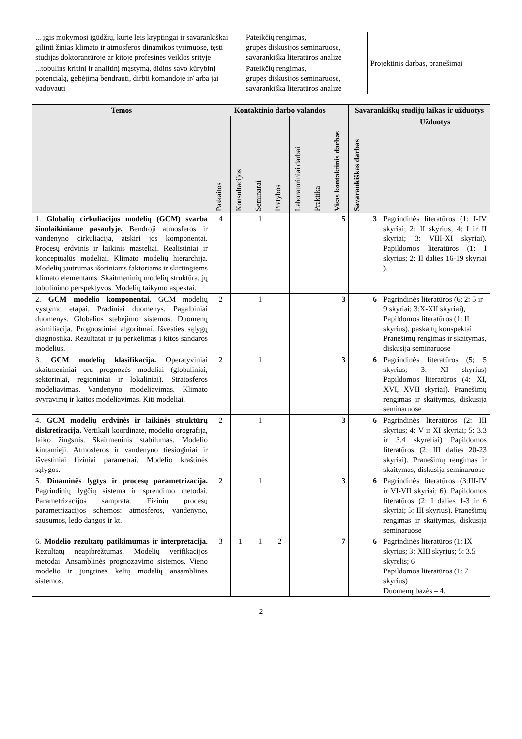| ... įgis mokymosi įgūdžių, kurie leis kryptingai ir savarankiškai gilinti žinias klimato ir atmosferos dinamikos tyrimuose, tęsti studijas doktorantūroje ar kitoje profesinės veiklos srityje | Pateikčių rengimas, grupės diskusijos seminaruose, savarankiška literatūros analizė | Projektinis darbas, pranešimai |
| ...tobulins kritinį ir analitinį mąstymą, didins savo kūrybinį potencialą, gebėjimą bendrauti, dirbti komandoje ir/ arba jai vadovauti | Pateikčių rengimas, grupės diskusijos seminaruose, savarankiška literatūros analizė | |
| Temos | Kontaktinio darbo valandos | | | | | | | Savarankiškų studijų laikas ir užduotys | |
| --- | --- | --- | --- | --- | --- | --- | --- | --- | --- |
| | Paskaitos | Konsultacijos | Seminarai | Pratybos | Laboratoriniai darbai | Praktika | Visas kontaktinis darbas | Savarankiškas darbas | Užduotys |
| 1. Globalių cirkuliacijos modelių (GCM) svarba šiuolaikiniame pasaulyje. Bendroji atmosferos ir vandenyno cirkuliacija, atskiri jos komponentai. Procesų erdvinis ir laikinis masteliai. Realistiniai ir konceptualūs modeliai. Klimato modelių hierarchija. Modelių jautrumas išoriniams faktoriams ir skirtingiems klimato elementams. Skaitmeninių modelių struktūra, jų tobulinimo perspektyvos. Modelių taikymo aspektai. | 4 | | 1 | | | | 5 | 3 | Pagrindinės literatūros (1: I-IV skyriai; 2: II skyrius; 4: I ir II skyriai; 3: VIII-XI skyriai). Papildomos literatūros (1: I skyrius; 2: II dalies 16-19 skyriai ). |
| 2. GCM modelio komponentai. GCM modelių vystymo etapai. Pradiniai duomenys. Pagalbiniai duomenys. Globalios stebėjimo sistemos. Duomenų asimiliacija. Prognostiniai algoritmai. Išvesties sąlygų diagnostika. Rezultatai ir jų perkėlimas į kitos sandaros modelius. | 2 | | 1 | | | | 3 | 6 | Pagrindinės literatūros (6; 2: 5 ir 9 skyriai; 3:X-XII skyriai), Papildomos literatūros (1: II skyrius), paskaitų konspektai Pranešimų rengimas ir skaitymas, diskusija seminaruose |
| 3. GCM modelių klasifikacija. Operatyviniai skaitmeniniai orų prognozės modeliai (globaliniai, sektoriniai, regioniniai ir lokaliniai). Stratosferos modeliavimas. Vandenyno modeliavimas. Klimato svyravimų ir kaitos modeliavimas. Kiti modeliai. | 2 | | 1 | | | | 3 | 6 | Pagrindinės literatūros (5; 5 skyrius; 3: XI skyrius) Papildomos literatūros (4: XI, XVI, XVII skyriai). Pranešimų rengimas ir skaitymas, diskusija seminaruose |
| 4. GCM modelių erdvinės ir laikinės struktūrų diskretizacija. Vertikali koordinatė, modelio orografija, laiko žingsnis. Skaitmeninis stabilumas. Modelio kintamieji. Atmosferos ir vandenyno tiesioginiai ir išvestiniai fiziniai parametrai. Modelio kraštinės sąlygos. | 2 | | 1 | | | | 3 | 6 | Pagrindinės literatūros (2: III skyrius; 4: V ir XI skyriai; 5: 3.3 ir 3.4 skyreliai) Papildomos literatūros (2: III dalies 20-23 skyriai). Pranešimų rengimas ir skaitymas, diskusija seminaruose |
| 5. Dinaminės lygtys ir procesų parametrizacija. Pagrindinių lygčių sistema ir sprendimo metodai. Parametrizacijos samprata. Fizinių procesų parametrizacijos schemos: atmosferos, vandenyno, sausumos, ledo dangos ir kt. | 2 | | 1 | | | | 3 | 6 | Pagrindinės literatūros (3:III-IV ir VI-VII skyriai; 6). Papildomos literatūros (2: I dalies 1-3 ir 6 skyriai; 5: III skyrius). Pranešimų rengimas ir skaitymas, diskusija seminaruose |
| 6. Modelio rezultatų patikimumas ir interpretacija. Rezultatų neapibrėžtumas. Modelių verifikacijos metodai. Ansamblinės prognozavimo sistemos. Vieno modelio ir jungtinės kelių modelių ansamblinės sistemos. | 3 | 1 | 1 | 2 | | | 7 | 6 | Pagrindinės literatūros (1: IX skyrius; 3: XIII skyrius; 5: 3.5 skyrelis; 6 Papildomos literatūros (1: 7 skyrius) Duomenų bazės – 4. |
2